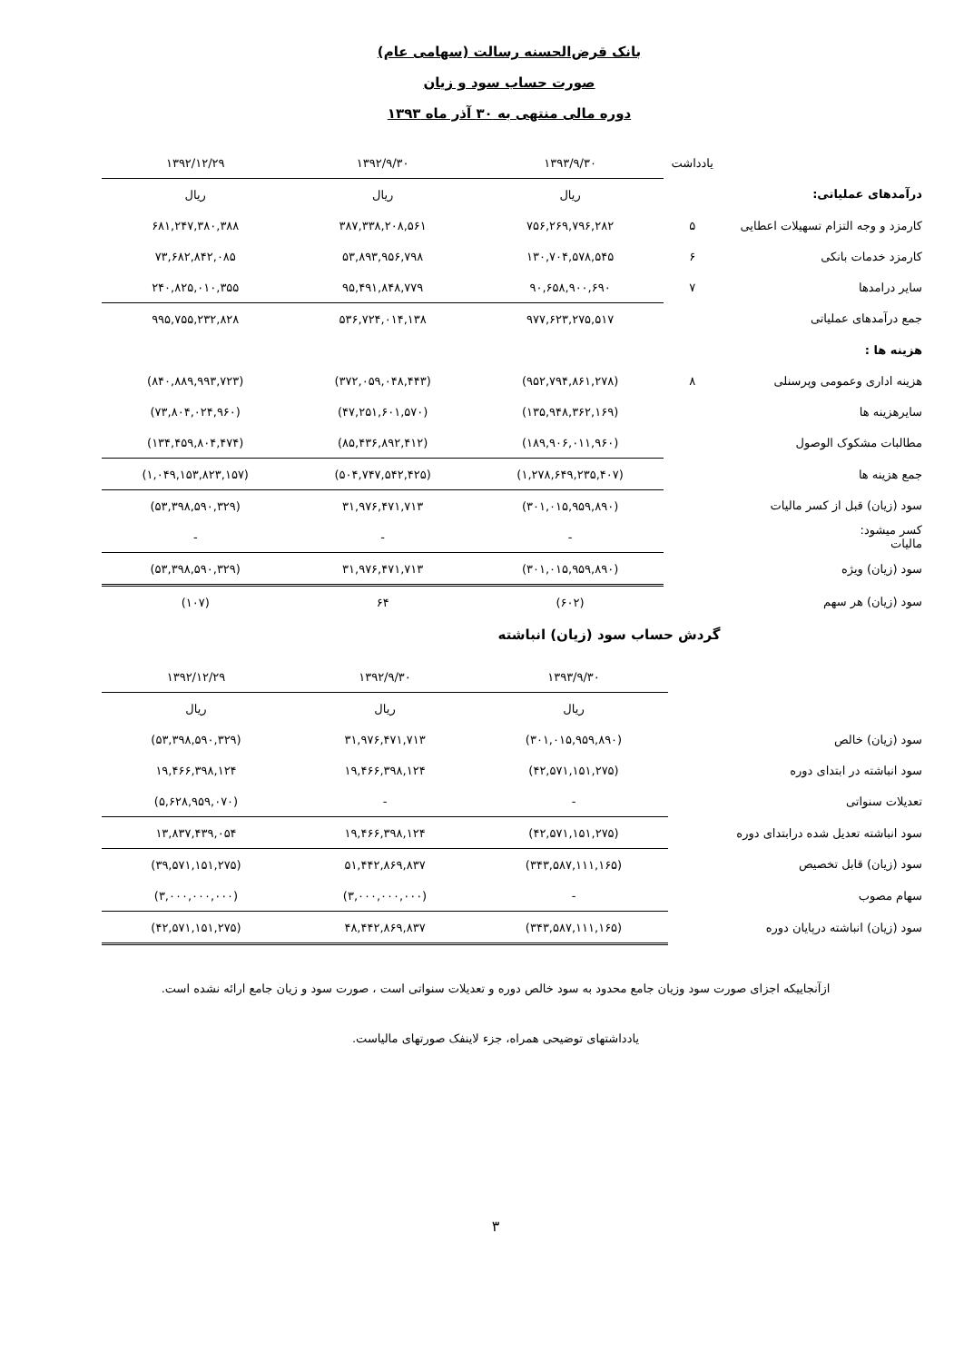بانک قرض‌الحسنه رسالت (سهامی عام)
صورت حساب سود و زیان
دوره مالی منتهی به ۳۰ آذر ماه ۱۳۹۳
| | یادداشت | ۱۳۹۳/۹/۳۰ | ۱۳۹۲/۹/۳۰ | ۱۳۹۲/۱۲/۲۹ |
| درآمدهای عملیاتی: | | ریال | ریال | ریال |
| کارمزد و وجه التزام تسهیلات اعطایی | ۵ | ۷۵۶,۲۶۹,۷۹۶,۲۸۲ | ۳۸۷,۳۳۸,۲۰۸,۵۶۱ | ۶۸۱,۲۴۷,۳۸۰,۳۸۸ |
| کارمزد خدمات بانکی | ۶ | ۱۳۰,۷۰۴,۵۷۸,۵۴۵ | ۵۳,۸۹۳,۹۵۶,۷۹۸ | ۷۳,۶۸۲,۸۴۲,۰۸۵ |
| سایر درامدها | ۷ | ۹۰,۶۵۸,۹۰۰,۶۹۰ | ۹۵,۴۹۱,۸۴۸,۷۷۹ | ۲۴۰,۸۲۵,۰۱۰,۳۵۵ |
| جمع درآمدهای عملیاتی | | ۹۷۷,۶۲۳,۲۷۵,۵۱۷ | ۵۳۶,۷۲۴,۰۱۴,۱۳۸ | ۹۹۵,۷۵۵,۲۳۲,۸۲۸ |
| هزینه ها : | | | | |
| هزینه اداری وعمومی وپرسنلی | ۸ | (۹۵۲,۷۹۴,۸۶۱,۲۷۸) | (۳۷۲,۰۵۹,۰۴۸,۴۴۳) | (۸۴۰,۸۸۹,۹۹۳,۷۲۳) |
| سایرهزینه ها | | (۱۳۵,۹۴۸,۳۶۲,۱۶۹) | (۴۷,۲۵۱,۶۰۱,۵۷۰) | (۷۳,۸۰۴,۰۲۴,۹۶۰) |
| مطالبات مشکوک الوصول | | (۱۸۹,۹۰۶,۰۱۱,۹۶۰) | (۸۵,۴۳۶,۸۹۲,۴۱۲) | (۱۳۴,۴۵۹,۸۰۴,۴۷۴) |
| جمع هزینه ها | | (۱,۲۷۸,۶۴۹,۲۳۵,۴۰۷) | (۵۰۴,۷۴۷,۵۴۲,۴۲۵) | (۱,۰۴۹,۱۵۳,۸۲۳,۱۵۷) |
| سود (زیان) قبل از کسر مالیات | | (۳۰۱,۰۱۵,۹۵۹,۸۹۰) | ۳۱,۹۷۶,۴۷۱,۷۱۳ | (۵۳,۳۹۸,۵۹۰,۳۲۹) |
| کسر میشود: مالیات | | - | - | - |
| سود (زیان) ویژه | | (۳۰۱,۰۱۵,۹۵۹,۸۹۰) | ۳۱,۹۷۶,۴۷۱,۷۱۳ | (۵۳,۳۹۸,۵۹۰,۳۲۹) |
| سود (زیان) هر سهم | | (۶۰۲) | ۶۴ | (۱۰۷) |
گردش حساب سود (زیان) انباشته
| | | ۱۳۹۳/۹/۳۰ | ۱۳۹۲/۹/۳۰ | ۱۳۹۲/۱۲/۲۹ |
| | | ریال | ریال | ریال |
| سود (زیان) خالص | | (۳۰۱,۰۱۵,۹۵۹,۸۹۰) | ۳۱,۹۷۶,۴۷۱,۷۱۳ | (۵۳,۳۹۸,۵۹۰,۳۲۹) |
| سود انباشته در ابتدای دوره | | (۴۲,۵۷۱,۱۵۱,۲۷۵) | ۱۹,۴۶۶,۳۹۸,۱۲۴ | ۱۹,۴۶۶,۳۹۸,۱۲۴ |
| تعدیلات سنواتی | | - | - | (۵,۶۲۸,۹۵۹,۰۷۰) |
| سود انباشته تعدیل شده درابتدای دوره | | (۴۲,۵۷۱,۱۵۱,۲۷۵) | ۱۹,۴۶۶,۳۹۸,۱۲۴ | ۱۳,۸۳۷,۴۳۹,۰۵۴ |
| سود (زیان) قابل تخصیص | | (۳۴۳,۵۸۷,۱۱۱,۱۶۵) | ۵۱,۴۴۲,۸۶۹,۸۳۷ | (۳۹,۵۷۱,۱۵۱,۲۷۵) |
| سهام مصوب | | - | (۳,۰۰۰,۰۰۰,۰۰۰) | (۳,۰۰۰,۰۰۰,۰۰۰) |
| سود (زیان) انباشته درپایان دوره | | (۳۴۳,۵۸۷,۱۱۱,۱۶۵) | ۴۸,۴۴۲,۸۶۹,۸۳۷ | (۴۲,۵۷۱,۱۵۱,۲۷۵) |
ازآنجاییکه اجزای صورت سود وزیان جامع محدود به سود خالص دوره و تعدیلات سنواتی است ، صورت سود و زیان جامع ارائه نشده است.
یادداشتهای توضیحی همراه، جزء لاینفک صورتهای مالیاست.
۳